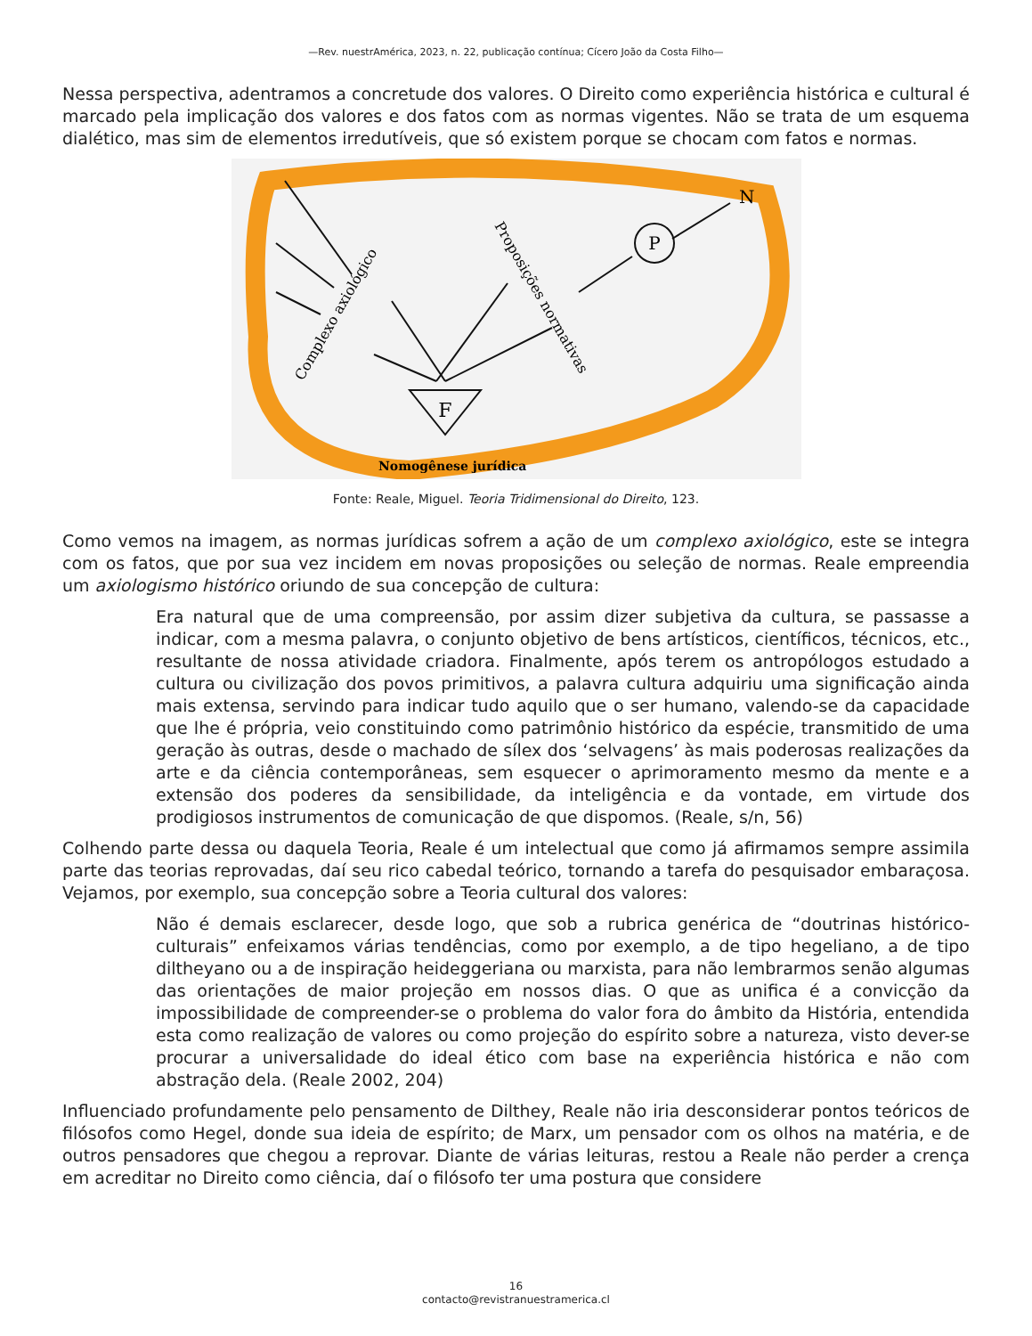—Rev. nuestrAmérica, 2023, n. 22, publicação contínua; Cícero João da Costa Filho—
Nessa perspectiva, adentramos a concretude dos valores. O Direito como experiência histórica e cultural é marcado pela implicação dos valores e dos fatos com as normas vigentes. Não se trata de um esquema dialético, mas sim de elementos irredutíveis, que só existem porque se chocam com fatos e normas.
P
F
N
Complexo axiológico
Proposições normativas
Nomogênese jurídica
Fonte: Reale, Miguel. Teoria Tridimensional do Direito, 123.
Como vemos na imagem, as normas jurídicas sofrem a ação de um complexo axiológico, este se integra com os fatos, que por sua vez incidem em novas proposições ou seleção de normas. Reale empreendia um axiologismo histórico oriundo de sua concepção de cultura:
Era natural que de uma compreensão, por assim dizer subjetiva da cultura, se passasse a indicar, com a mesma palavra, o conjunto objetivo de bens artísticos, científicos, técnicos, etc., resultante de nossa atividade criadora. Finalmente, após terem os antropólogos estudado a cultura ou civilização dos povos primitivos, a palavra cultura adquiriu uma significação ainda mais extensa, servindo para indicar tudo aquilo que o ser humano, valendo-se da capacidade que lhe é própria, veio constituindo como patrimônio histórico da espécie, transmitido de uma geração às outras, desde o machado de sílex dos ‘selvagens’ às mais poderosas realizações da arte e da ciência contemporâneas, sem esquecer o aprimoramento mesmo da mente e a extensão dos poderes da sensibilidade, da inteligência e da vontade, em virtude dos prodigiosos instrumentos de comunicação de que dispomos. (Reale, s/n, 56)
Colhendo parte dessa ou daquela Teoria, Reale é um intelectual que como já afirmamos sempre assimila parte das teorias reprovadas, daí seu rico cabedal teórico, tornando a tarefa do pesquisador embaraçosa. Vejamos, por exemplo, sua concepção sobre a Teoria cultural dos valores:
Não é demais esclarecer, desde logo, que sob a rubrica genérica de “doutrinas histórico-culturais” enfeixamos várias tendências, como por exemplo, a de tipo hegeliano, a de tipo diltheyano ou a de inspiração heideggeriana ou marxista, para não lembrarmos senão algumas das orientações de maior projeção em nossos dias. O que as unifica é a convicção da impossibilidade de compreender-se o problema do valor fora do âmbito da História, entendida esta como realização de valores ou como projeção do espírito sobre a natureza, visto dever-se procurar a universalidade do ideal ético com base na experiência histórica e não com abstração dela. (Reale 2002, 204)
Influenciado profundamente pelo pensamento de Dilthey, Reale não iria desconsiderar pontos teóricos de filósofos como Hegel, donde sua ideia de espírito; de Marx, um pensador com os olhos na matéria, e de outros pensadores que chegou a reprovar. Diante de várias leituras, restou a Reale não perder a crença em acreditar no Direito como ciência, daí o filósofo ter uma postura que considere
16
contacto@revistranuestramerica.cl